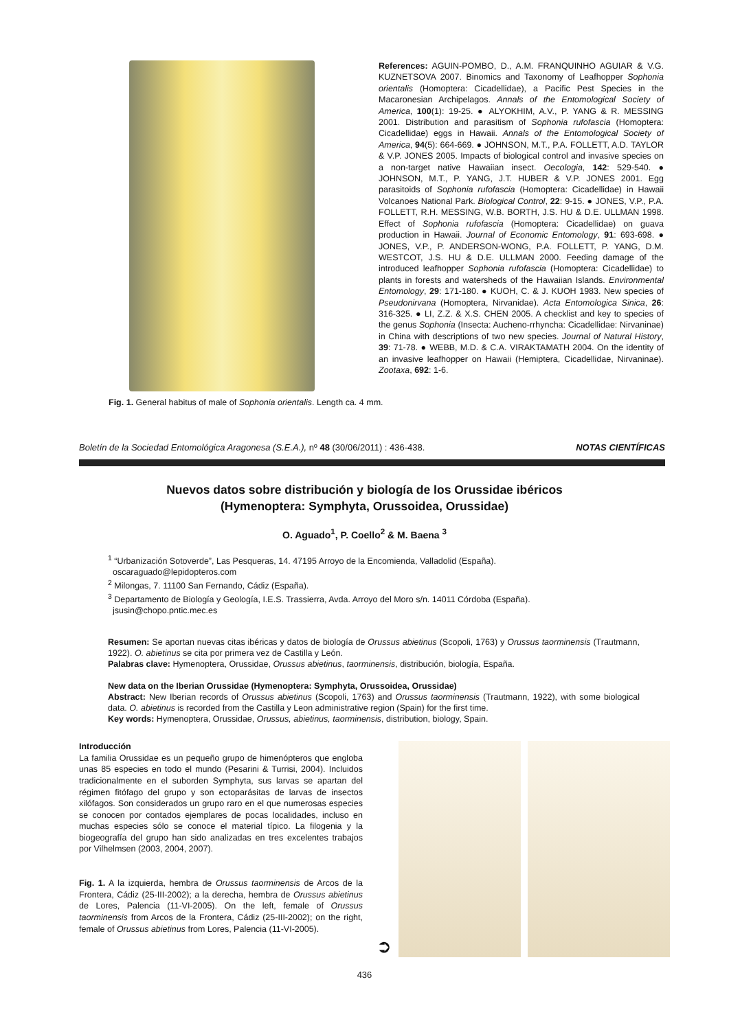Fig. 1. General habitus of male of Sophonia orientalis. Length ca. 4 mm.
References: AGUIN-POMBO, D., A.M. FRANQUINHO AGUIAR & V.G. KUZNETSOVA 2007. Binomics and Taxonomy of Leafhopper Sophonia orientalis (Homoptera: Cicadellidae), a Pacific Pest Species in the Macaronesian Archipelagos. Annals of the Entomological Society of America, 100(1): 19-25. ● ALYOKHIM, A.V., P. YANG & R. MESSING 2001. Distribution and parasitism of Sophonia rufofascia (Homoptera: Cicadellidae) eggs in Hawaii. Annals of the Entomological Society of America, 94(5): 664-669. ● JOHNSON, M.T., P.A. FOLLETT, A.D. TAYLOR & V.P. JONES 2005. Impacts of biological control and invasive species on a non-target native Hawaiian insect. Oecologia, 142: 529-540. ● JOHNSON, M.T., P. YANG, J.T. HUBER & V.P. JONES 2001. Egg parasitoids of Sophonia rufofascia (Homoptera: Cicadellidae) in Hawaii Volcanoes National Park. Biological Control, 22: 9-15. ● JONES, V.P., P.A. FOLLETT, R.H. MESSING, W.B. BORTH, J.S. HU & D.E. ULLMAN 1998. Effect of Sophonia rufofascia (Homoptera: Cicadellidae) on guava production in Hawaii. Journal of Economic Entomology, 91: 693-698. ● JONES, V.P., P. ANDERSON-WONG, P.A. FOLLETT, P. YANG, D.M. WESTCOT, J.S. HU & D.E. ULLMAN 2000. Feeding damage of the introduced leafhopper Sophonia rufofascia (Homoptera: Cicadellidae) to plants in forests and watersheds of the Hawaiian Islands. Environmental Entomology, 29: 171-180. ● KUOH, C. & J. KUOH 1983. New species of Pseudonirvana (Homoptera, Nirvanidae). Acta Entomologica Sinica, 26: 316-325. ● LI, Z.Z. & X.S. CHEN 2005. A checklist and key to species of the genus Sophonia (Insecta: Aucheno-rrhyncha: Cicadellidae: Nirvaninae) in China with descriptions of two new species. Journal of Natural History, 39: 71-78. ● WEBB, M.D. & C.A. VIRAKTAMATH 2004. On the identity of an invasive leafhopper on Hawaii (Hemiptera, Cicadellidae, Nirvaninae). Zootaxa, 692: 1-6.
Boletín de la Sociedad Entomológica Aragonesa (S.E.A.), nº 48 (30/06/2011) : 436-438. NOTAS CIENTÍFICAS
Nuevos datos sobre distribución y biología de los Orussidae ibéricos
(Hymenoptera: Symphyta, Orussoidea, Orussidae)
O. Aguado<sup>1</sup>, P. Coello<sup>2</sup> & M. Baena <sup>3</sup>
<sup>1</sup> “Urbanización Sotoverde”, Las Pesqueras, 14. 47195 Arroyo de la Encomienda, Valladolid (España).
oscaraguado@lepidopteros.com
<sup>2</sup> Milongas, 7. 11100 San Fernando, Cádiz (España).
<sup>3</sup> Departamento de Biología y Geología, I.E.S. Trassierra, Avda. Arroyo del Moro s/n. 14011 Córdoba (España).
jsusin@chopo.pntic.mec.es
Resumen: Se aportan nuevas citas ibéricas y datos de biología de Orussus abietinus (Scopoli, 1763) y Orussus taorminensis (Trautmann, 1922). O. abietinus se cita por primera vez de Castilla y León.
Palabras clave: Hymenoptera, Orussidae, Orussus abietinus, taorminensis, distribución, biología, España.
New data on the Iberian Orussidae (Hymenoptera: Symphyta, Orussoidea, Orussidae)
Abstract: New Iberian records of Orussus abietinus (Scopoli, 1763) and Orussus taorminensis (Trautmann, 1922), with some biological data. O. abietinus is recorded from the Castilla y Leon administrative region (Spain) for the first time.
Key words: Hymenoptera, Orussidae, Orussus, abietinus, taorminensis, distribution, biology, Spain.
Introducción
La familia Orussidae es un pequeño grupo de himenópteros que engloba unas 85 especies en todo el mundo (Pesarini & Turrisi, 2004). Incluidos tradicionalmente en el suborden Symphyta, sus larvas se apartan del régimen fitófago del grupo y son ectoparásitas de larvas de insectos xilófagos. Son considerados un grupo raro en el que numerosas especies se conocen por contados ejemplares de pocas localidades, incluso en muchas especies sólo se conoce el material típico. La filogenia y la biogeografía del grupo han sido analizadas en tres excelentes trabajos por Vilhelmsen (2003, 2004, 2007).
Fig. 1. A la izquierda, hembra de Orussus taorminensis de Arcos de la Frontera, Cádiz (25-III-2002); a la derecha, hembra de Orussus abietinus de Lores, Palencia (11-VI-2005). On the left, female of Orussus taorminensis from Arcos de la Frontera, Cádiz (25-III-2002); on the right, female of Orussus abietinus from Lores, Palencia (11-VI-2005).
➲
436